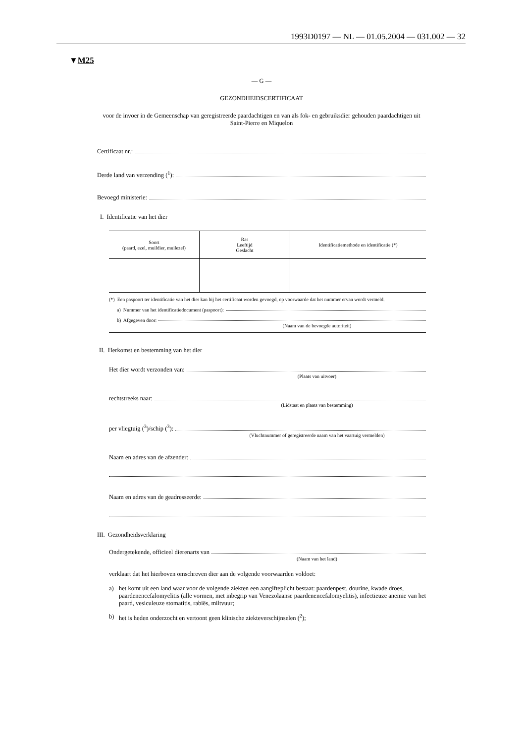1993D0197 — NL — 01.05.2004 — 031.002 — 32
▼M25
— G —
GEZONDHEIDSCERTIFICAAT
voor de invoer in de Gemeenschap van geregistreerde paardachtigen en van als fok- en gebruiksdier gehouden paardachtigen uit Saint-Pierre en Miquelon
Certificaat nr.:
Derde land van verzending (<sup>1</sup>):
Bevoegd ministerie:
I. Identificatie van het dier
| Soort (paard, ezel, muildier, muilezel) | Ras Leeftijd Geslacht | Identificatiemethode en identificatie (*) |
| --- | --- | --- |
(*) Een paspoort ter identificatie van het dier kan bij het certificaat worden gevoegd, op voorwaarde dat het nummer ervan wordt vermeld.
a) Nummer van het identificatiedocument (paspoort):
b) Afgegeven door:
(Naam van de bevoegde autoriteit)
II. Herkomst en bestemming van het dier
Het dier wordt verzonden van:
(Plaats van uitvoer)
rechtstreeks naar:
(Lidstaat en plaats van bestemming)
per vliegtuig (<sup>3</sup>)/schip (<sup>3</sup>):
(Vluchtnummer of geregistreerde naam van het vaartuig vermelden)
Naam en adres van de afzender:
Naam en adres van de geadresseerde:
III. Gezondheidsverklaring
Ondergetekende, officieel dierenarts van
(Naam van het land)
verklaart dat het hierboven omschreven dier aan de volgende voorwaarden voldoet:
a) het komt uit een land waar voor de volgende ziekten een aangifteplicht bestaat: paardenpest, dourine, kwade droes, paardenencefalomyelitis (alle vormen, met inbegrip van Venezolaanse paardenencefalomyelitis), infectieuze anemie van het paard, vesiculeuze stomatitis, rabiës, miltvuur;
b) het is heden onderzocht en vertoont geen klinische ziekteverschijnselen (<sup>2</sup>);